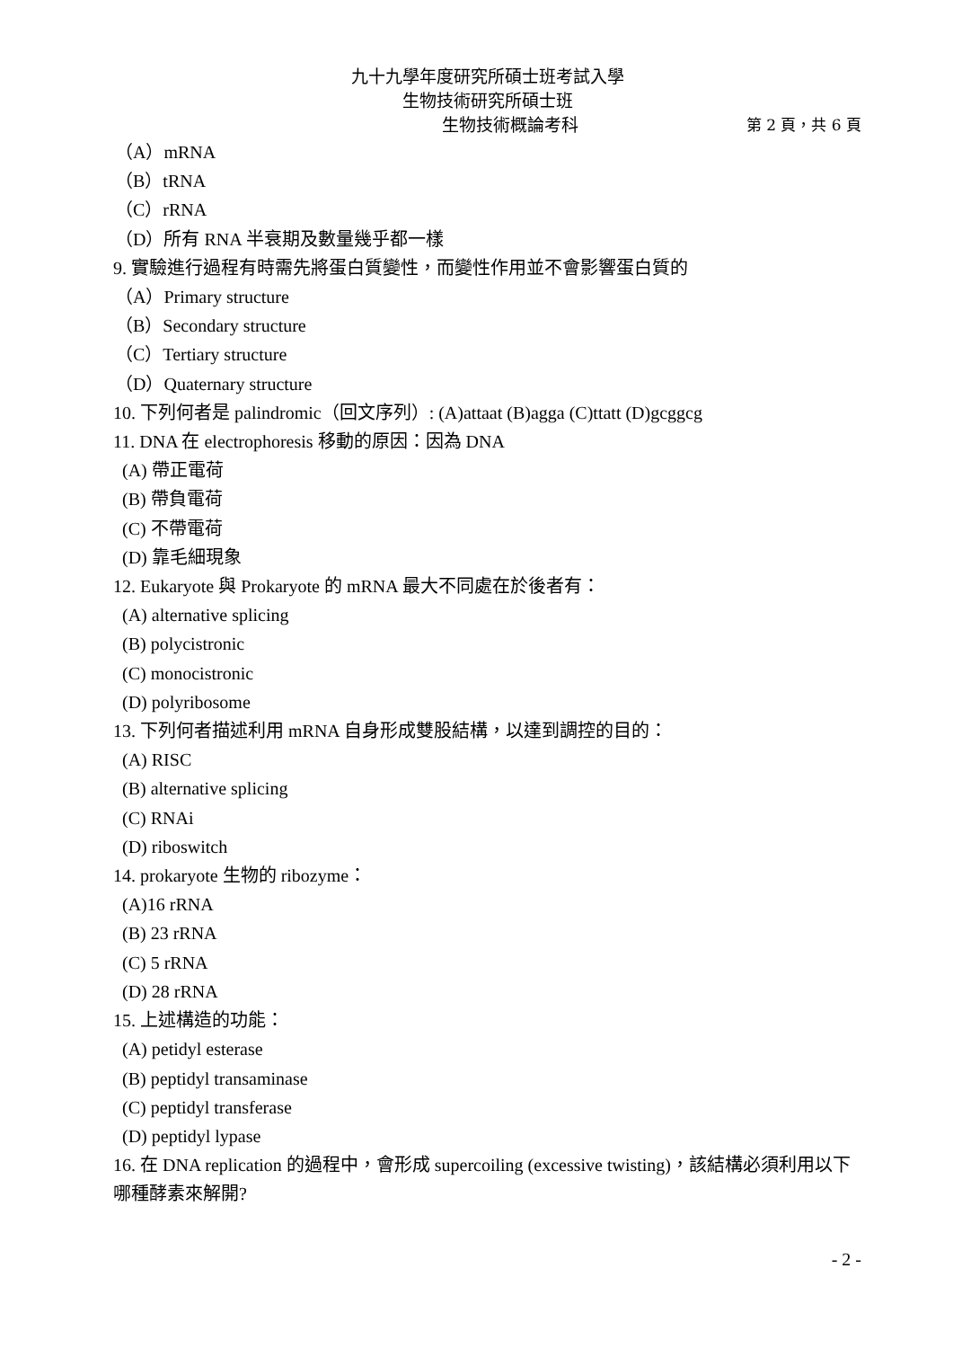九十九學年度研究所碩士班考試入學
生物技術研究所碩士班
生物技術概論考科 第 2 頁，共 6 頁
（A）mRNA
（B）tRNA
（C）rRNA
（D）所有 RNA 半衰期及數量幾乎都一樣
9. 實驗進行過程有時需先將蛋白質變性，而變性作用並不會影響蛋白質的
（A）Primary structure
（B）Secondary structure
（C）Tertiary structure
（D）Quaternary structure
10. 下列何者是 palindromic（回文序列）: (A)attaat (B)agga (C)ttatt (D)gcggcg
11. DNA 在 electrophoresis 移動的原因：因為 DNA
(A) 帶正電荷
(B) 帶負電荷
(C) 不帶電荷
(D) 靠毛細現象
12. Eukaryote 與 Prokaryote 的 mRNA 最大不同處在於後者有：
(A) alternative splicing
(B) polycistronic
(C) monocistronic
(D) polyribosome
13. 下列何者描述利用 mRNA 自身形成雙股結構，以達到調控的目的：
(A) RISC
(B) alternative splicing
(C) RNAi
(D) riboswitch
14. prokaryote 生物的 ribozyme：
(A)16 rRNA
(B) 23 rRNA
(C) 5 rRNA
(D) 28 rRNA
15. 上述構造的功能：
(A) petidyl esterase
(B) peptidyl transaminase
(C) peptidyl transferase
(D) peptidyl lypase
16. 在 DNA replication 的過程中，會形成 supercoiling (excessive twisting)，該結構必須利用以下哪種酵素來解開?
- 2 -